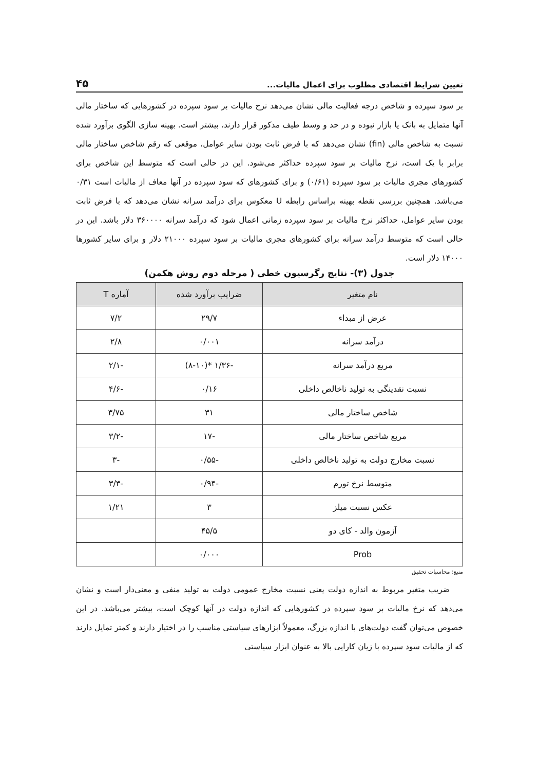تعیین شرایط اقتصادی مطلوب برای اعمال مالیات... ۴۵
بر سود سپرده و شاخص درجه فعالیت مالی نشان می‌دهد نرخ مالیات بر سود سپرده در کشورهایی که ساختار مالی آنها متمایل به بانک یا بازار نبوده و در حد و وسط طیف مذکور قرار دارند، بیشتر است. بهینه سازی الگوی برآورد شده نسبت به شاخص مالی (fin) نشان می‌دهد که با فرض ثابت بودن سایر عوامل، موقعی که رقم شاخص ساختار مالی برابر با یک است، نرخ مالیات بر سود سپرده حداکثر می‌شود. این در حالی است که متوسط این شاخص برای کشورهای مجری مالیات بر سود سپرده (۰/۶۱) و برای کشورهای که سود سپرده در آنها معاف از مالیات است ۰/۳۱ می‌باشد. همچنین بررسی نقطه بهینه براساس رابطه U معکوس برای درآمد سرانه نشان می‌دهد که با فرض ثابت بودن سایر عوامل، حداکثر نرخ مالیات بر سود سپرده زمانی اعمال شود که درآمد سرانه ۳۶۰۰۰۰ دلار باشد. این در حالی است که متوسط درآمد سرانه برای کشورهای مجری مالیات بر سود سپرده ۲۱۰۰۰ دلار و برای سایر کشورها ۱۴۰۰۰ دلار است.
جدول (۳)- نتایج رگرسیون خطی ( مرحله دوم روش هکمن)
| نام متغیر | ضرایب برآورد شده | آماره T |
| --- | --- | --- |
| عرض از مبداء | ۲۹/۷ | ۷/۲ |
| درآمد سرانه | ۰/۰۰۱ | ۲/۸ |
| مربع درآمد سرانه | -۱/۳۶ *(۸-۱۰) | -۲/۱ |
| نسبت نقدینگی به تولید ناخالص داخلی | ۰/۱۶ | -۴/۶ |
| شاخص ساختار مالی | ۳۱ | ۳/۷۵ |
| مربع شاخص ساختار مالی | -۱۷ | -۳/۲ |
| نسبت مخارج دولت به تولید ناخالص داخلی | -۰/۵۵ | -۳ |
| متوسط نرخ تورم | -۰/۹۴ | -۳/۳ |
| عکس نسبت میلز | ۳ | ۱/۲۱ |
| آزمون والد - کای دو | ۴۵/۵ | |
| Prob | ۰/۰۰۰ | |
منبع: محاسبات تحقیق
ضریب متغیر مربوط به اندازه دولت یعنی نسبت مخارج عمومی دولت به تولید منفی و معنی‌دار است و نشان می‌دهد که نرخ مالیات بر سود سپرده در کشورهایی که اندازه دولت در آنها کوچک است، بیشتر می‌باشد. در این خصوص می‌توان گفت دولت‌های با اندازه بزرگ، معمولاً ابزارهای سیاستی مناسب را در اختیار دارند و کمتر تمایل دارند که از مالیات سود سپرده با زیان کارایی بالا به عنوان ابزار سیاستی